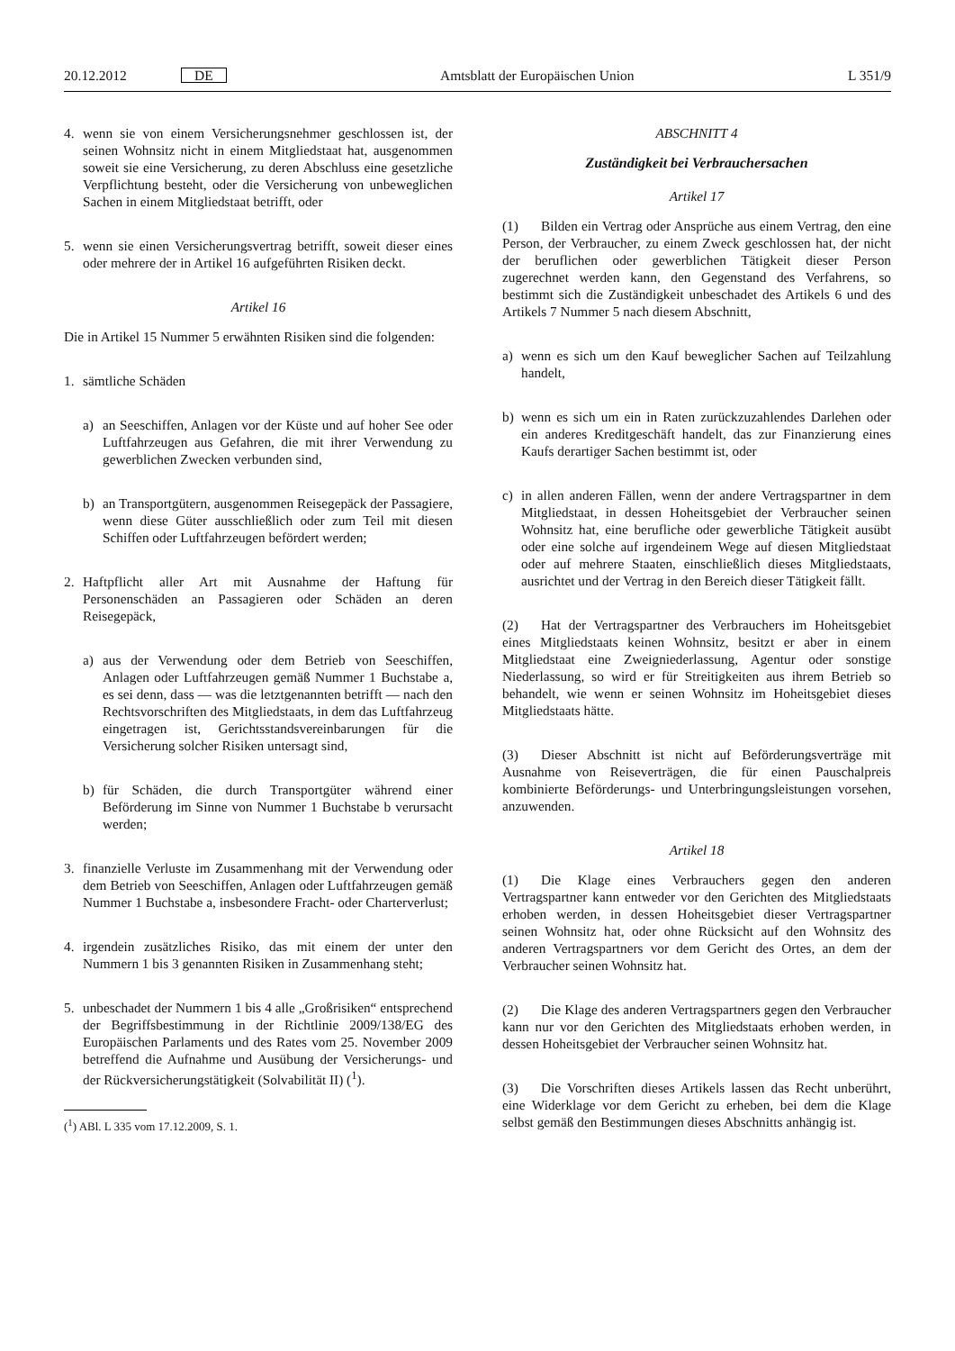20.12.2012 DE Amtsblatt der Europäischen Union L 351/9
4. wenn sie von einem Versicherungsnehmer geschlossen ist, der seinen Wohnsitz nicht in einem Mitgliedstaat hat, ausgenommen soweit sie eine Versicherung, zu deren Abschluss eine gesetzliche Verpflichtung besteht, oder die Versicherung von unbeweglichen Sachen in einem Mitgliedstaat betrifft, oder
5. wenn sie einen Versicherungsvertrag betrifft, soweit dieser eines oder mehrere der in Artikel 16 aufgeführten Risiken deckt.
Artikel 16
Die in Artikel 15 Nummer 5 erwähnten Risiken sind die folgenden:
1. sämtliche Schäden
a) an Seeschiffen, Anlagen vor der Küste und auf hoher See oder Luftfahrzeugen aus Gefahren, die mit ihrer Verwendung zu gewerblichen Zwecken verbunden sind,
b) an Transportgütern, ausgenommen Reisegepäck der Passagiere, wenn diese Güter ausschließlich oder zum Teil mit diesen Schiffen oder Luftfahrzeugen befördert werden;
2. Haftpflicht aller Art mit Ausnahme der Haftung für Personenschäden an Passagieren oder Schäden an deren Reisegepäck,
a) aus der Verwendung oder dem Betrieb von Seeschiffen, Anlagen oder Luftfahrzeugen gemäß Nummer 1 Buchstabe a, es sei denn, dass — was die letztgenannten betrifft — nach den Rechtsvorschriften des Mitgliedstaats, in dem das Luftfahrzeug eingetragen ist, Gerichtsstandsvereinbarungen für die Versicherung solcher Risiken untersagt sind,
b) für Schäden, die durch Transportgüter während einer Beförderung im Sinne von Nummer 1 Buchstabe b verursacht werden;
3. finanzielle Verluste im Zusammenhang mit der Verwendung oder dem Betrieb von Seeschiffen, Anlagen oder Luftfahrzeugen gemäß Nummer 1 Buchstabe a, insbesondere Fracht- oder Charterverlust;
4. irgendein zusätzliches Risiko, das mit einem der unter den Nummern 1 bis 3 genannten Risiken in Zusammenhang steht;
5. unbeschadet der Nummern 1 bis 4 alle „Großrisiken“ entsprechend der Begriffsbestimmung in der Richtlinie 2009/138/EG des Europäischen Parlaments und des Rates vom 25. November 2009 betreffend die Aufnahme und Ausübung der Versicherungs- und der Rückversicherungstätigkeit (Solvabilität II) (<sup>1</sup>).
(<sup>1</sup>) ABl. L 335 vom 17.12.2009, S. 1.
ABSCHNITT 4
Zuständigkeit bei Verbrauchersachen
Artikel 17
(1) Bilden ein Vertrag oder Ansprüche aus einem Vertrag, den eine Person, der Verbraucher, zu einem Zweck geschlossen hat, der nicht der beruflichen oder gewerblichen Tätigkeit dieser Person zugerechnet werden kann, den Gegenstand des Verfahrens, so bestimmt sich die Zuständigkeit unbeschadet des Artikels 6 und des Artikels 7 Nummer 5 nach diesem Abschnitt,
a) wenn es sich um den Kauf beweglicher Sachen auf Teilzahlung handelt,
b) wenn es sich um ein in Raten zurückzuzahlendes Darlehen oder ein anderes Kreditgeschäft handelt, das zur Finanzierung eines Kaufs derartiger Sachen bestimmt ist, oder
c) in allen anderen Fällen, wenn der andere Vertragspartner in dem Mitgliedstaat, in dessen Hoheitsgebiet der Verbraucher seinen Wohnsitz hat, eine berufliche oder gewerbliche Tätigkeit ausübt oder eine solche auf irgendeinem Wege auf diesen Mitgliedstaat oder auf mehrere Staaten, einschließlich dieses Mitgliedstaats, ausrichtet und der Vertrag in den Bereich dieser Tätigkeit fällt.
(2) Hat der Vertragspartner des Verbrauchers im Hoheitsgebiet eines Mitgliedstaats keinen Wohnsitz, besitzt er aber in einem Mitgliedstaat eine Zweigniederlassung, Agentur oder sonstige Niederlassung, so wird er für Streitigkeiten aus ihrem Betrieb so behandelt, wie wenn er seinen Wohnsitz im Hoheitsgebiet dieses Mitgliedstaats hätte.
(3) Dieser Abschnitt ist nicht auf Beförderungsverträge mit Ausnahme von Reiseverträgen, die für einen Pauschalpreis kombinierte Beförderungs- und Unterbringungsleistungen vorsehen, anzuwenden.
Artikel 18
(1) Die Klage eines Verbrauchers gegen den anderen Vertragspartner kann entweder vor den Gerichten des Mitgliedstaats erhoben werden, in dessen Hoheitsgebiet dieser Vertragspartner seinen Wohnsitz hat, oder ohne Rücksicht auf den Wohnsitz des anderen Vertragspartners vor dem Gericht des Ortes, an dem der Verbraucher seinen Wohnsitz hat.
(2) Die Klage des anderen Vertragspartners gegen den Verbraucher kann nur vor den Gerichten des Mitgliedstaats erhoben werden, in dessen Hoheitsgebiet der Verbraucher seinen Wohnsitz hat.
(3) Die Vorschriften dieses Artikels lassen das Recht unberührt, eine Widerklage vor dem Gericht zu erheben, bei dem die Klage selbst gemäß den Bestimmungen dieses Abschnitts anhängig ist.